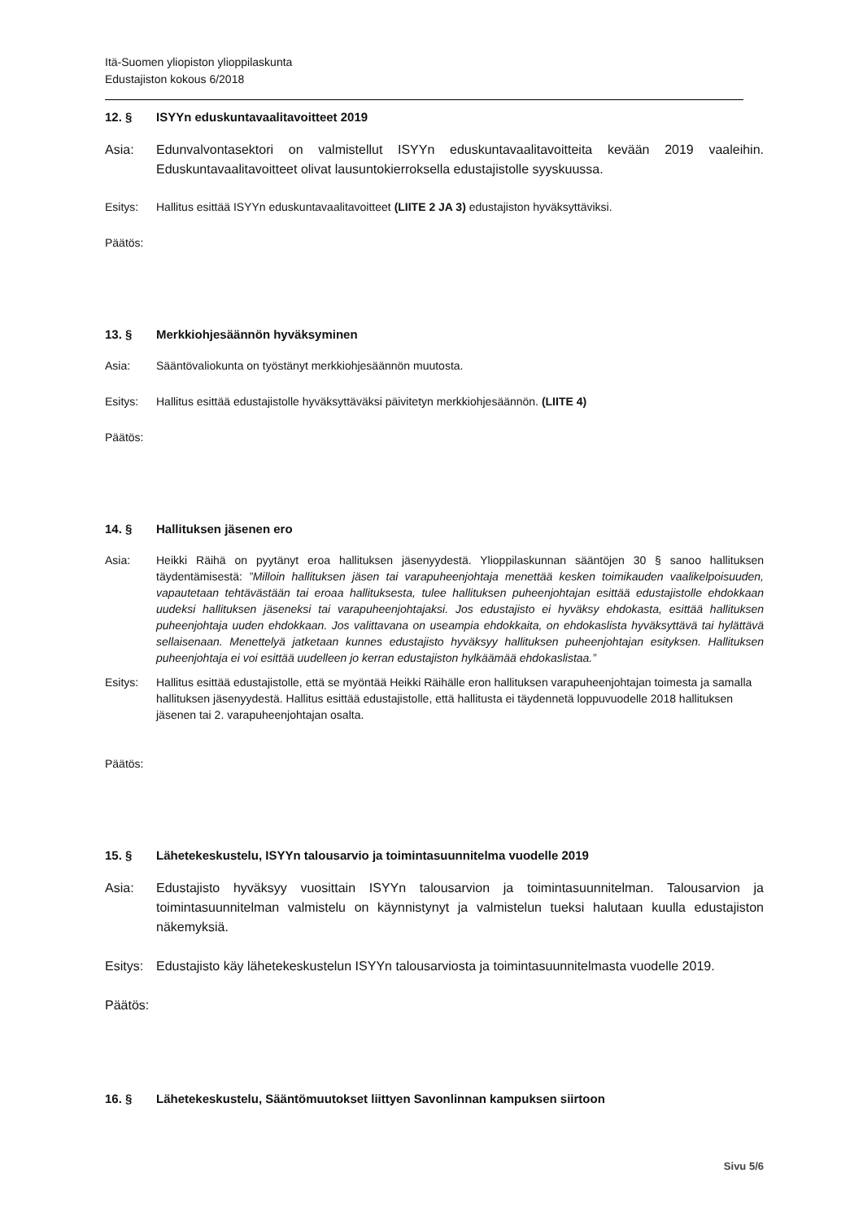Itä-Suomen yliopiston ylioppilaskunta
Edustajiston kokous 6/2018
12. § ISYYn eduskuntavaalitavoitteet 2019
Asia: Edunvalvontasektori on valmistellut ISYYn eduskuntavaalitavoitteita kevään 2019 vaaleihin. Eduskuntavaalitavoitteet olivat lausuntokierroksella edustajistolle syyskuussa.
Esitys: Hallitus esittää ISYYn eduskuntavaalitavoitteet (LIITE 2 JA 3) edustajiston hyväksyttäviksi.
Päätös:
13. § Merkkiohjesäännön hyväksyminen
Asia: Sääntövaliokunta on työstänyt merkkiohjesäännön muutosta.
Esitys: Hallitus esittää edustajistolle hyväksyttäväksi päivitetyn merkkiohjesäännön. (LIITE 4)
Päätös:
14. § Hallituksen jäsenen ero
Asia: Heikki Räihä on pyytänyt eroa hallituksen jäsenyydestä. Ylioppilaskunnan sääntöjen 30 § sanoo hallituksen täydentämisestä: ”Milloin hallituksen jäsen tai varapuheenjohtaja menettää kesken toimikauden vaalikelpoisuuden, vapautetaan tehtävästään tai eroaa hallituksesta, tulee hallituksen puheenjohtajan esittää edustajistolle ehdokkaan uudeksi hallituksen jäseneksi tai varapuheenjohtajaksi. Jos edustajisto ei hyväksy ehdokasta, esittää hallituksen puheenjohtaja uuden ehdokkaan. Jos valittavana on useampia ehdokkaita, on ehdokaslista hyväksyttävä tai hylättävä sellaisenaan. Menettelyä jatketaan kunnes edustajisto hyväksyy hallituksen puheenjohtajan esityksen. Hallituksen puheenjohtaja ei voi esittää uudelleen jo kerran edustajiston hylkäämää ehdokaslistaa.”
Esitys: Hallitus esittää edustajistolle, että se myöntää Heikki Räihälle eron hallituksen varapuheenjohtajan toimesta ja samalla hallituksen jäsenyydestä. Hallitus esittää edustajistolle, että hallitusta ei täydennetä loppuvuodelle 2018 hallituksen jäsenen tai 2. varapuheenjohtajan osalta.
Päätös:
15. § Lähetekeskustelu, ISYYn talousarvio ja toimintasuunnitelma vuodelle 2019
Asia: Edustajisto hyväksyy vuosittain ISYYn talousarvion ja toimintasuunnitelman. Talousarvion ja toimintasuunnitelman valmistelu on käynnistynyt ja valmistelun tueksi halutaan kuulla edustajiston näkemyksiä.
Esitys:
Edustajisto käy lähetekeskustelun ISYYn talousarviosta ja toimintasuunnitelmasta vuodelle 2019.
Päätös:
16. § Lähetekeskustelu, Sääntömuutokset liittyen Savonlinnan kampuksen siirtoon
Sivu 5/6